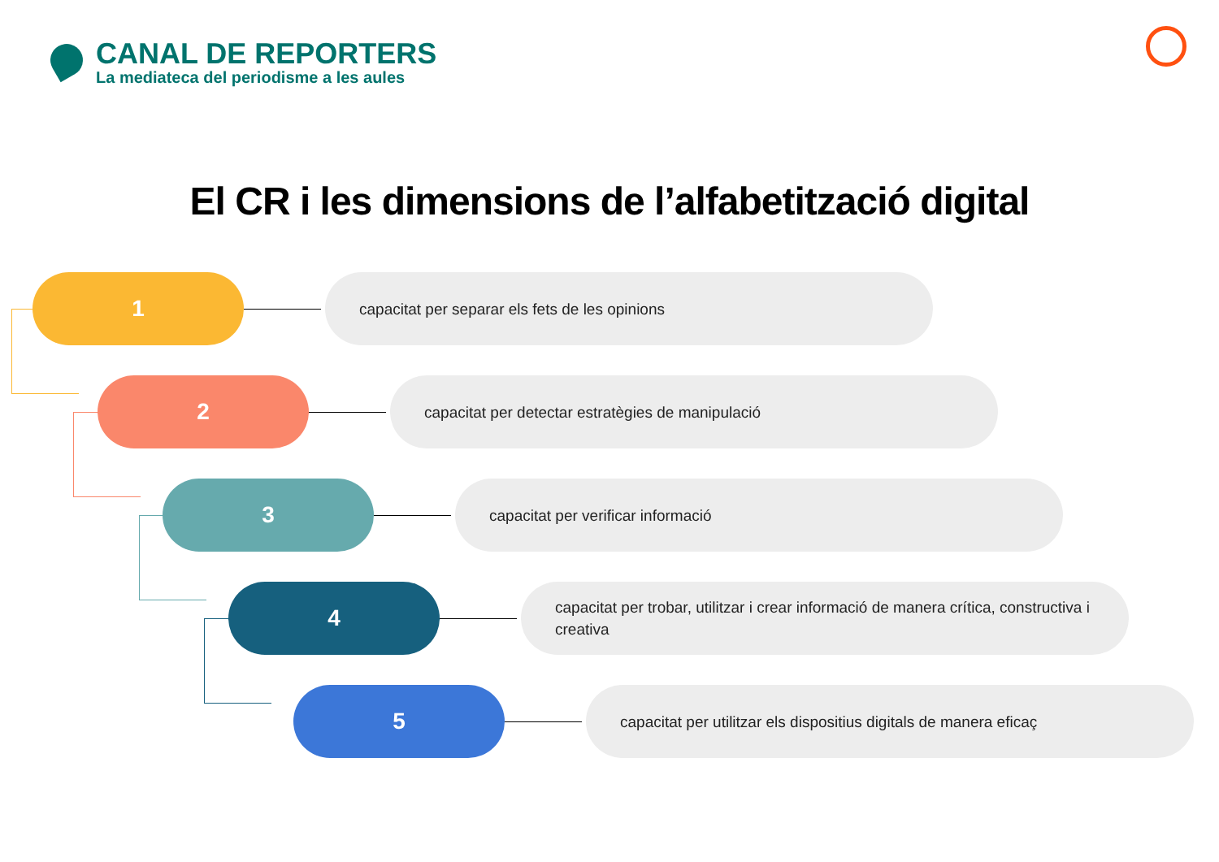CANAL DE REPORTERS
La mediateca del periodisme a les aules
El CR i les dimensions de l’alfabetització digital
1
capacitat per separar els fets de les opinions
2
capacitat per detectar estratègies de manipulació
3
capacitat per verificar informació
4
capacitat per trobar, utilitzar i crear informació de manera crítica, constructiva i creativa
5
capacitat per utilitzar els dispositius digitals de manera eficaç